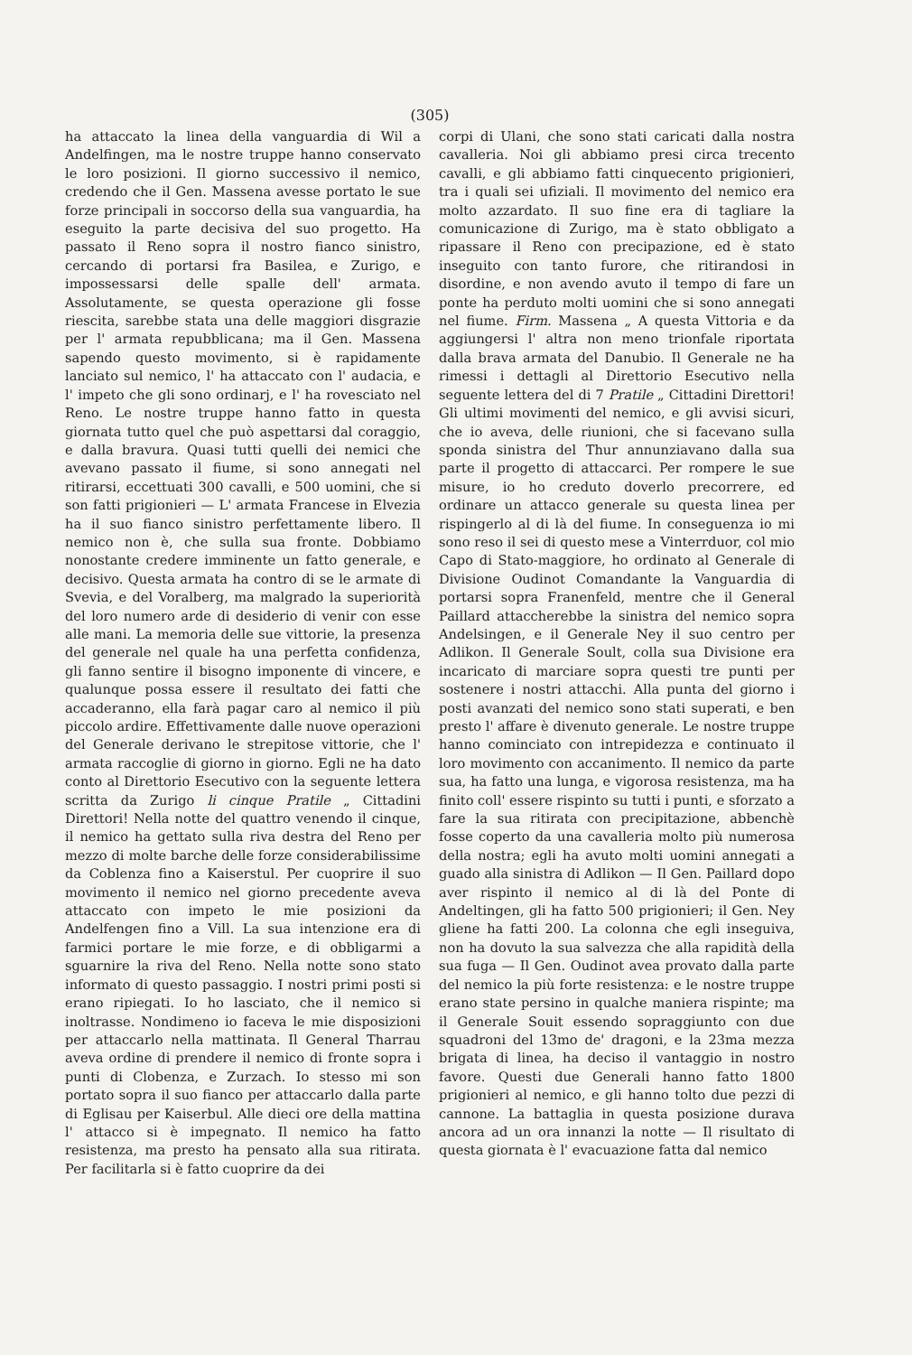(305)
ha attaccato la linea della vanguardia di Wil a Andelfingen, ma le nostre truppe hanno conservato le loro posizioni. Il giorno successivo il nemico, credendo che il Gen. Massena avesse portato le sue forze principali in soccorso della sua vanguardia, ha eseguito la parte decisiva del suo progetto. Ha passato il Reno sopra il nostro fianco sinistro, cercando di portarsi fra Basilea, e Zurigo, e impossessarsi delle spalle dell' armata. Assolutamente, se questa operazione gli fosse riescita, sarebbe stata una delle maggiori disgrazie per l' armata repubblicana; ma il Gen. Massena sapendo questo movimento, si è rapidamente lanciato sul nemico, l' ha attaccato con l' audacia, e l' impeto che gli sono ordinarj, e l' ha rovesciato nel Reno. Le nostre truppe hanno fatto in questa giornata tutto quel che può aspettarsi dal coraggio, e dalla bravura. Quasi tutti quelli dei nemici che avevano passato il fiume, si sono annegati nel ritirarsi, eccettuati 300 cavalli, e 500 uomini, che si son fatti prigionieri — L' armata Francese in Elvezia ha il suo fianco sinistro perfettamente libero. Il nemico non è, che sulla sua fronte. Dobbiamo nonostante credere imminente un fatto generale, e decisivo. Questa armata ha contro di se le armate di Svevia, e del Voralberg, ma malgrado la superiorità del loro numero arde di desiderio di venir con esse alle mani. La memoria delle sue vittorie, la presenza del generale nel quale ha una perfetta confidenza, gli fanno sentire il bisogno imponente di vincere, e qualunque possa essere il resultato dei fatti che accaderanno, ella farà pagar caro al nemico il più piccolo ardire. Effettivamente dalle nuove operazioni del Generale derivano le strepitose vittorie, che l' armata raccoglie di giorno in giorno. Egli ne ha dato conto al Direttorio Esecutivo con la seguente lettera scritta da Zurigo li cinque Pratile „ Cittadini Direttori! Nella notte del quattro venendo il cinque, il nemico ha gettato sulla riva destra del Reno per mezzo di molte barche delle forze considerabilissime da Coblenza fino a Kaiserstul. Per cuoprire il suo movimento il nemico nel giorno precedente aveva attaccato con impeto le mie posizioni da Andelfengen fino a Vill. La sua intenzione era di farmici portare le mie forze, e di obbligarmi a sguarnire la riva del Reno. Nella notte sono stato informato di questo passaggio. I nostri primi posti si erano ripiegati. Io ho lasciato, che il nemico si inoltrasse. Nondimeno io faceva le mie disposizioni per attaccarlo nella mattinata. Il General Tharrau aveva ordine di prendere il nemico di fronte sopra i punti di Clobenza, e Zurzach. Io stesso mi son portato sopra il suo fianco per attaccarlo dalla parte di Eglisau per Kaiserbul. Alle dieci ore della mattina l' attacco si è impegnato. Il nemico ha fatto resistenza, ma presto ha pensato alla sua ritirata. Per facilitarla si è fatto cuoprire da dei
corpi di Ulani, che sono stati caricati dalla nostra cavalleria. Noi gli abbiamo presi circa trecento cavalli, e gli abbiamo fatti cinquecento prigionieri, tra i quali sei ufiziali. Il movimento del nemico era molto azzardato. Il suo fine era di tagliare la comunicazione di Zurigo, ma è stato obbligato a ripassare il Reno con precipazione, ed è stato inseguito con tanto furore, che ritirandosi in disordine, e non avendo avuto il tempo di fare un ponte ha perduto molti uomini che si sono annegati nel fiume. Firm. Massena „ A questa Vittoria e da aggiungersi l' altra non meno trionfale riportata dalla brava armata del Danubio. Il Generale ne ha rimessi i dettagli al Direttorio Esecutivo nella seguente lettera del di 7 Pratile „ Cittadini Direttori! Gli ultimi movimenti del nemico, e gli avvisi sicuri, che io aveva, delle riunioni, che si facevano sulla sponda sinistra del Thur annunziavano dalla sua parte il progetto di attaccarci. Per rompere le sue misure, io ho creduto doverlo precorrere, ed ordinare un attacco generale su questa linea per rispingerlo al di là del fiume. In conseguenza io mi sono reso il sei di questo mese a Vinterrduor, col mio Capo di Stato-maggiore, ho ordinato al Generale di Divisione Oudinot Comandante la Vanguardia di portarsi sopra Franenfeld, mentre che il General Paillard attaccherebbe la sinistra del nemico sopra Andelsingen, e il Generale Ney il suo centro per Adlikon. Il Generale Soult, colla sua Divisione era incaricato di marciare sopra questi tre punti per sostenere i nostri attacchi. Alla punta del giorno i posti avanzati del nemico sono stati superati, e ben presto l' affare è divenuto generale. Le nostre truppe hanno cominciato con intrepidezza e continuato il loro movimento con accanimento. Il nemico da parte sua, ha fatto una lunga, e vigorosa resistenza, ma ha finito coll' essere rispinto su tutti i punti, e sforzato a fare la sua ritirata con precipitazione, abbenchè fosse coperto da una cavalleria molto più numerosa della nostra; egli ha avuto molti uomini annegati a guado alla sinistra di Adlikon — Il Gen. Paillard dopo aver rispinto il nemico al di là del Ponte di Andeltingen, gli ha fatto 500 prigionieri; il Gen. Ney gliene ha fatti 200. La colonna che egli inseguiva, non ha dovuto la sua salvezza che alla rapidità della sua fuga — Il Gen. Oudinot avea provato dalla parte del nemico la più forte resistenza: e le nostre truppe erano state persino in qualche maniera rispinte; ma il Generale Souit essendo sopraggiunto con due squadroni del 13mo de' dragoni, e la 23ma mezza brigata di linea, ha deciso il vantaggio in nostro favore. Questi due Generali hanno fatto 1800 prigionieri al nemico, e gli hanno tolto due pezzi di cannone. La battaglia in questa posizione durava ancora ad un ora innanzi la notte — Il risultato di questa giornata è l' evacuazione fatta dal nemico